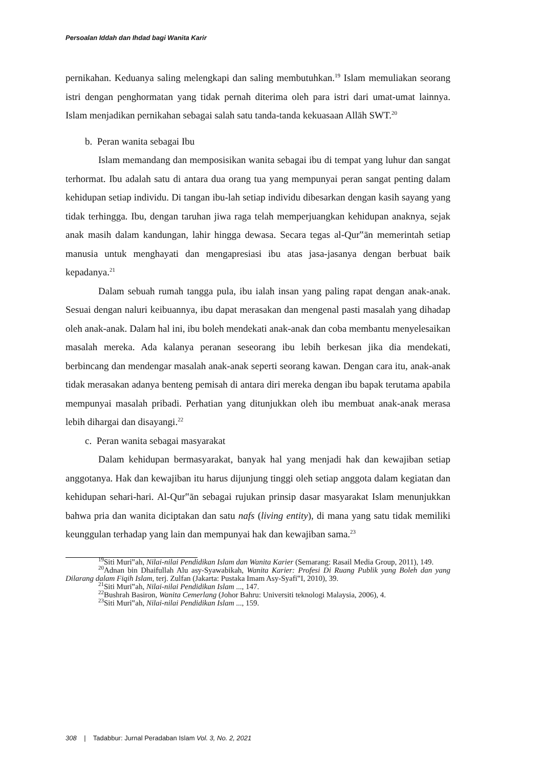Persoalan Iddah dan Ihdad bagi Wanita Karir
pernikahan. Keduanya saling melengkapi dan saling membutuhkan.<sup>19</sup> Islam memuliakan seorang istri dengan penghormatan yang tidak pernah diterima oleh para istri dari umat-umat lainnya. Islam menjadikan pernikahan sebagai salah satu tanda-tanda kekuasaan Allāh SWT.<sup>20</sup>
b. Peran wanita sebagai Ibu
Islam memandang dan memposisikan wanita sebagai ibu di tempat yang luhur dan sangat terhormat. Ibu adalah satu di antara dua orang tua yang mempunyai peran sangat penting dalam kehidupan setiap individu. Di tangan ibu-lah setiap individu dibesarkan dengan kasih sayang yang tidak terhingga. Ibu, dengan taruhan jiwa raga telah memperjuangkan kehidupan anaknya, sejak anak masih dalam kandungan, lahir hingga dewasa. Secara tegas al-Qur‟ān memerintah setiap manusia untuk menghayati dan mengapresiasi ibu atas jasa-jasanya dengan berbuat baik kepadanya.<sup>21</sup>
Dalam sebuah rumah tangga pula, ibu ialah insan yang paling rapat dengan anak-anak. Sesuai dengan naluri keibuannya, ibu dapat merasakan dan mengenal pasti masalah yang dihadap oleh anak-anak. Dalam hal ini, ibu boleh mendekati anak-anak dan coba membantu menyelesaikan masalah mereka. Ada kalanya peranan seseorang ibu lebih berkesan jika dia mendekati, berbincang dan mendengar masalah anak-anak seperti seorang kawan. Dengan cara itu, anak-anak tidak merasakan adanya benteng pemisah di antara diri mereka dengan ibu bapak terutama apabila mempunyai masalah pribadi. Perhatian yang ditunjukkan oleh ibu membuat anak-anak merasa lebih dihargai dan disayangi.<sup>22</sup>
c. Peran wanita sebagai masyarakat
Dalam kehidupan bermasyarakat, banyak hal yang menjadi hak dan kewajiban setiap anggotanya. Hak dan kewajiban itu harus dijunjung tinggi oleh setiap anggota dalam kegiatan dan kehidupan sehari-hari. Al-Qur‟ān sebagai rujukan prinsip dasar masyarakat Islam menunjukkan bahwa pria dan wanita diciptakan dan satu nafs (living entity), di mana yang satu tidak memiliki keunggulan terhadap yang lain dan mempunyai hak dan kewajiban sama.<sup>23</sup>
<sup>19</sup> Siti Muri‟ah, Nilai-nilai Pendidikan Islam dan Wanita Karier (Semarang: Rasail Media Group, 2011), 149.
<sup>20</sup> Adnan bin Dhaifullah Alu asy-Syawabikah, Wanita Karier: Profesi Di Ruang Publik yang Boleh dan yang Dilarang dalam Fiqih Islam, terj. Zulfan (Jakarta: Pustaka Imam Asy-Syafi‟I, 2010), 39.
<sup>21</sup> Siti Muri‟ah, Nilai-nilai Pendidikan Islam ..., 147.
<sup>22</sup> Bushrah Basiron, Wanita Cemerlang (Johor Bahru: Universiti teknologi Malaysia, 2006), 4.
<sup>23</sup> Siti Muri‟ah, Nilai-nilai Pendidikan Islam ..., 159.
308 | Tadabbur: Jurnal Peradaban Islam Vol. 3, No. 2, 2021